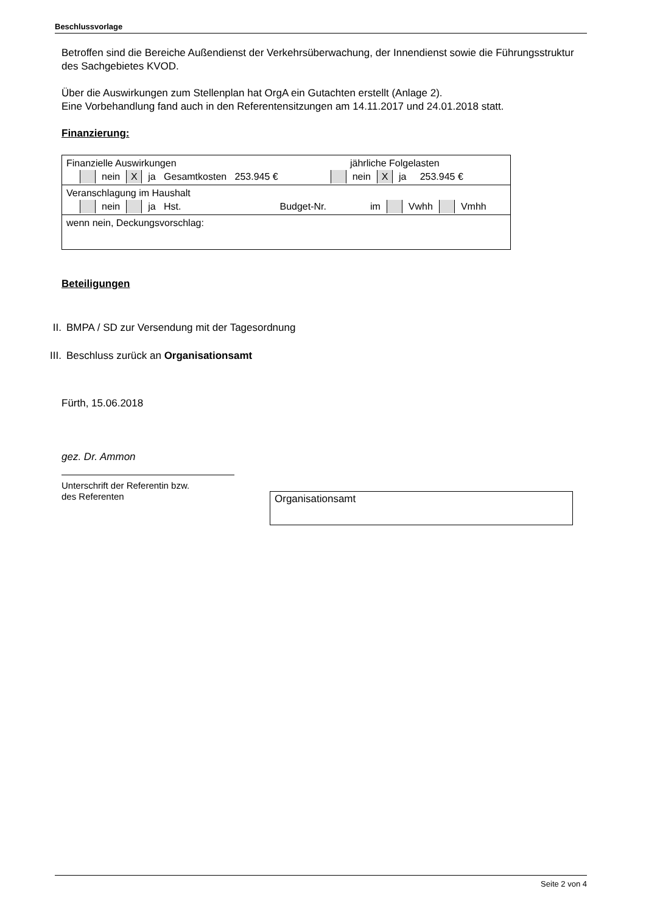Beschlussvorlage
Betroffen sind die Bereiche Außendienst der Verkehrsüberwachung, der Innendienst sowie die Führungsstruktur des Sachgebietes KVOD.
Über die Auswirkungen zum Stellenplan hat OrgA ein Gutachten erstellt (Anlage 2).
Eine Vorbehandlung fand auch in den Referentensitzungen am 14.11.2017 und 24.01.2018 statt.
Finanzierung:
Finanzielle Auswirkungen jährliche Folgelasten
nein X ja Gesamtkosten 253.945 € nein X ja 253.945 €
Veranschlagung im Haushalt
nein ja Hst. Budget-Nr. im Vwhh Vmhh
wenn nein, Deckungsvorschlag:
Beteiligungen
II. BMPA / SD zur Versendung mit der Tagesordnung
III. Beschluss zurück an Organisationsamt
Fürth, 15.06.2018
gez. Dr. Ammon
Unterschrift der Referentin bzw.
des Referenten
Organisationsamt
Seite 2 von 4